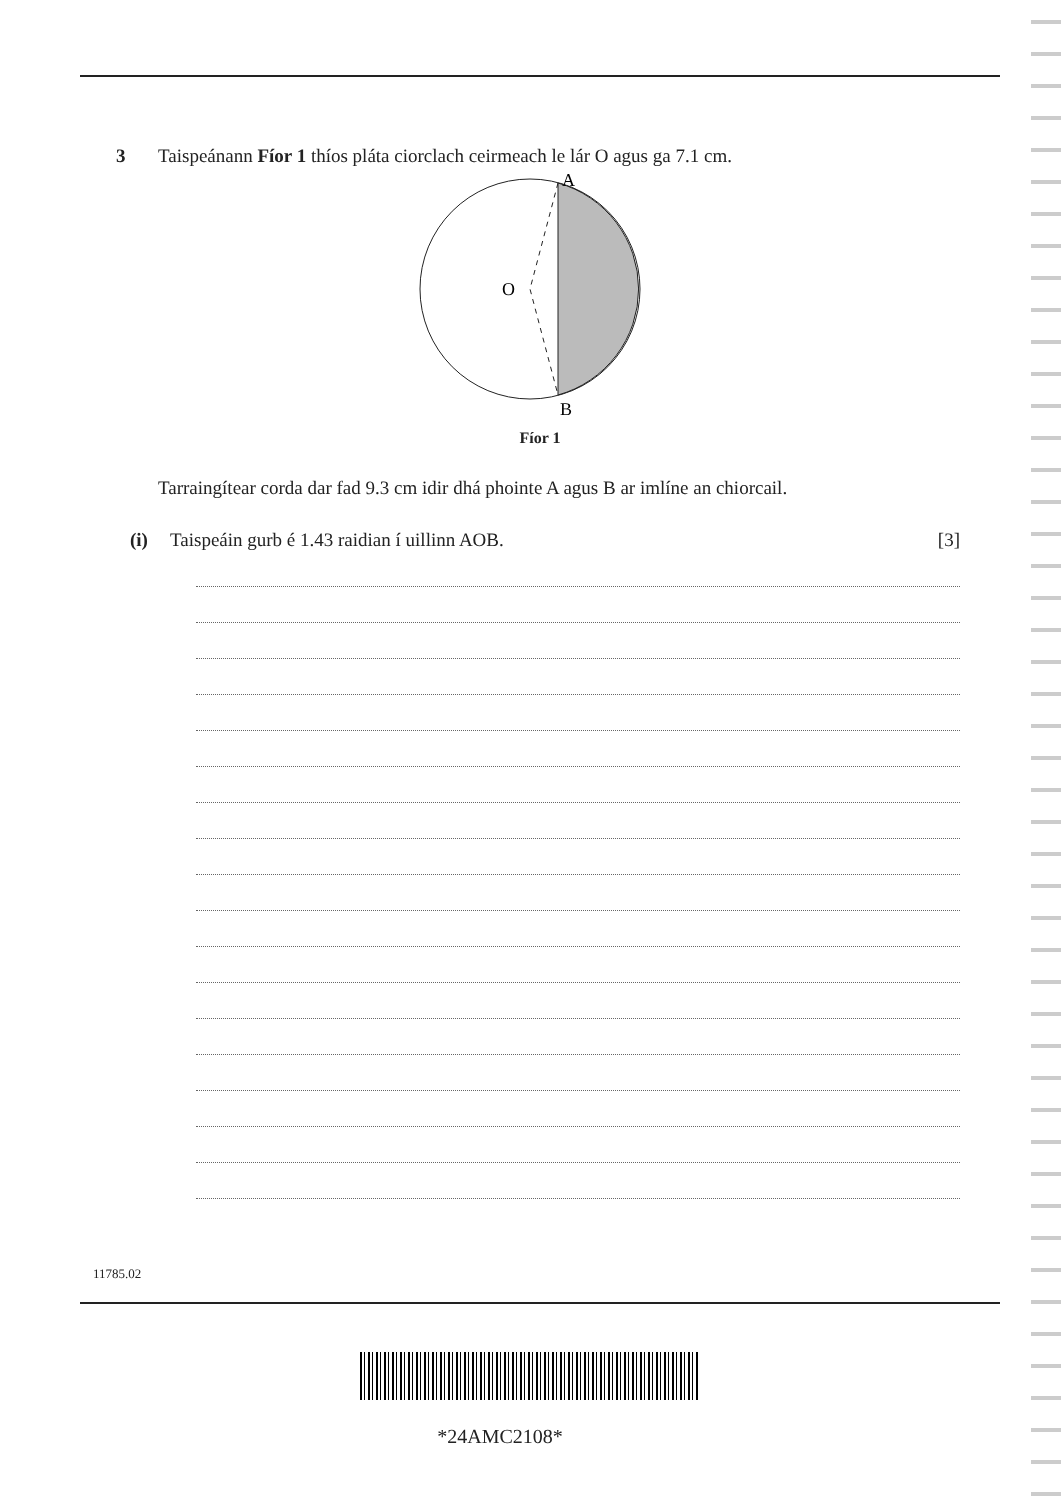3 Taispeánann Fíor 1 thíos pláta ciorclach ceirmeach le lár O agus ga 7.1 cm.
A
O
B
Fíor 1
Tarraingítear corda dar fad 9.3 cm idir dhá phointe A agus B ar imlíne an chiorcail.
(i) Taispeáin gurb é 1.43 raidian í uillinn AOB. [3]
11785.02
*24AMC2108*